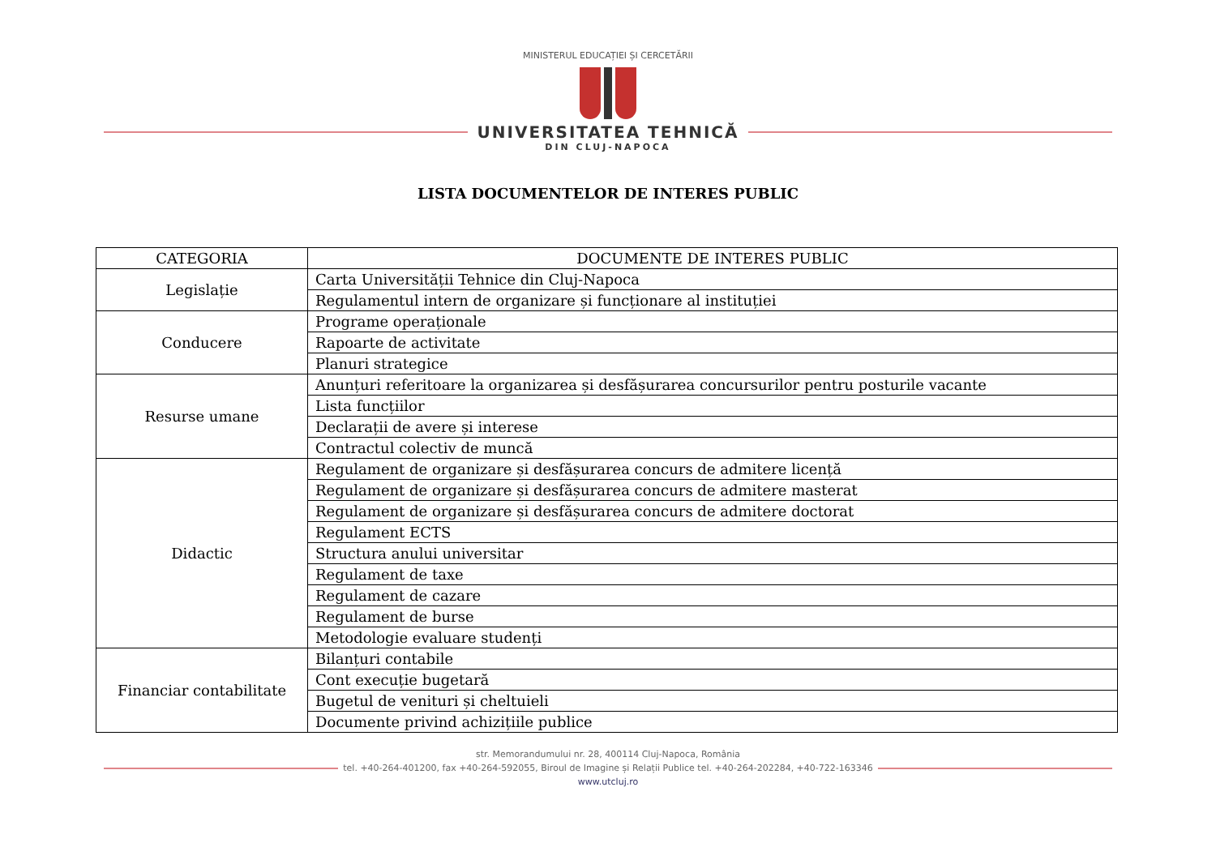MINISTERUL EDUCAȚIEI ȘI CERCETĂRII
UNIVERSITATEA TEHNICĂ
DIN CLUJ-NAPOCA
LISTA DOCUMENTELOR DE INTERES PUBLIC
| CATEGORIA | DOCUMENTE DE INTERES PUBLIC |
| --- | --- |
| Legislație | Carta Universității Tehnice din Cluj-Napoca |
| | Regulamentul intern de organizare și funcționare al instituției |
| Conducere | Programe operaționale |
| | Rapoarte de activitate |
| | Planuri strategice |
| Resurse umane | Anunțuri referitoare la organizarea și desfășurarea concursurilor pentru posturile vacante |
| | Lista funcțiilor |
| | Declarații de avere și interese |
| | Contractul colectiv de muncă |
| Didactic | Regulament de organizare și desfășurarea concurs de admitere licență |
| | Regulament de organizare și desfășurarea concurs de admitere masterat |
| | Regulament de organizare și desfășurarea concurs de admitere doctorat |
| | Regulament ECTS |
| | Structura anului universitar |
| | Regulament de taxe |
| | Regulament de cazare |
| | Regulament de burse |
| | Metodologie evaluare studenți |
| Financiar contabilitate | Bilanțuri contabile |
| | Cont execuție bugetară |
| | Bugetul de venituri și cheltuieli |
| | Documente privind achizițiile publice |
str. Memorandumului nr. 28, 400114 Cluj-Napoca, România
tel. +40-264-401200, fax +40-264-592055, Biroul de Imagine și Relații Publice tel. +40-264-202284, +40-722-163346
www.utcluj.ro